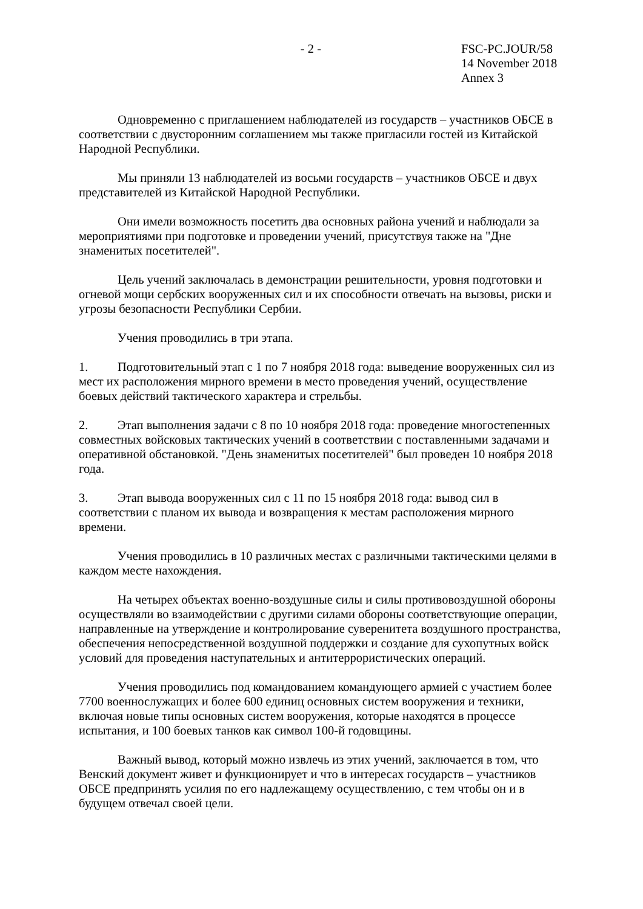- 2 - FSC-PC.JOUR/58
14 November 2018
Annex 3
Одновременно с приглашением наблюдателей из государств – участников ОБСЕ в соответствии с двусторонним соглашением мы также пригласили гостей из Китайской Народной Республики.
Мы приняли 13 наблюдателей из восьми государств – участников ОБСЕ и двух представителей из Китайской Народной Республики.
Они имели возможность посетить два основных района учений и наблюдали за мероприятиями при подготовке и проведении учений, присутствуя также на "Дне знаменитых посетителей".
Цель учений заключалась в демонстрации решительности, уровня подготовки и огневой мощи сербских вооруженных сил и их способности отвечать на вызовы, риски и угрозы безопасности Республики Сербии.
Учения проводились в три этапа.
1. Подготовительный этап с 1 по 7 ноября 2018 года: выведение вооруженных сил из мест их расположения мирного времени в место проведения учений, осуществление боевых действий тактического характера и стрельбы.
2. Этап выполнения задачи с 8 по 10 ноября 2018 года: проведение многостепенных совместных войсковых тактических учений в соответствии с поставленными задачами и оперативной обстановкой. "День знаменитых посетителей" был проведен 10 ноября 2018 года.
3. Этап вывода вооруженных сил с 11 по 15 ноября 2018 года: вывод сил в соответствии с планом их вывода и возвращения к местам расположения мирного времени.
Учения проводились в 10 различных местах с различными тактическими целями в каждом месте нахождения.
На четырех объектах военно-воздушные силы и силы противовоздушной обороны осуществляли во взаимодействии с другими силами обороны соответствующие операции, направленные на утверждение и контролирование суверенитета воздушного пространства, обеспечения непосредственной воздушной поддержки и создание для сухопутных войск условий для проведения наступательных и антитеррористических операций.
Учения проводились под командованием командующего армией с участием более 7700 военнослужащих и более 600 единиц основных систем вооружения и техники, включая новые типы основных систем вооружения, которые находятся в процессе испытания, и 100 боевых танков как символ 100-й годовщины.
Важный вывод, который можно извлечь из этих учений, заключается в том, что Венский документ живет и функционирует и что в интересах государств – участников ОБСЕ предпринять усилия по его надлежащему осуществлению, с тем чтобы он и в будущем отвечал своей цели.